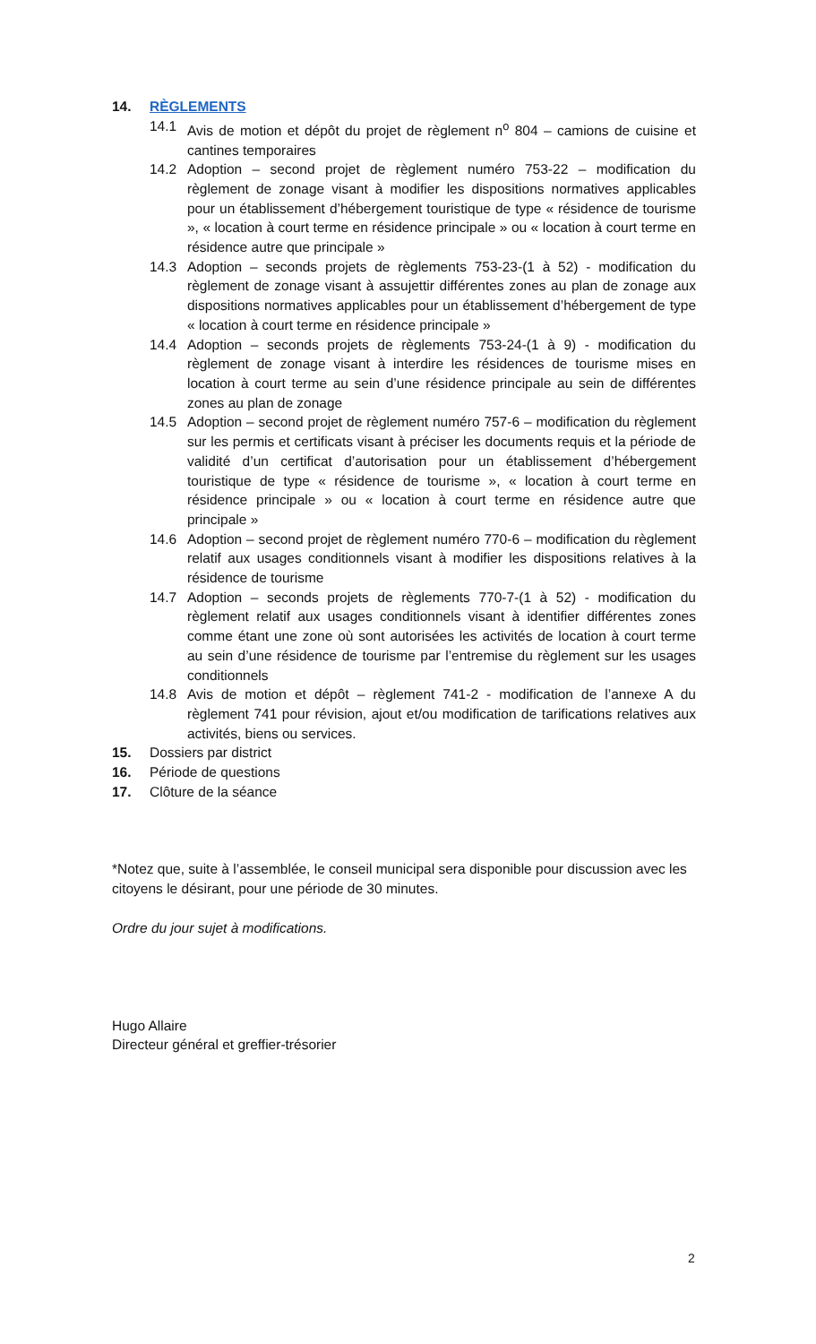14. RÈGLEMENTS
14.1 Avis de motion et dépôt du projet de règlement n<sup>o</sup> 804 – camions de cuisine et cantines temporaires
14.2 Adoption – second projet de règlement numéro 753-22 – modification du règlement de zonage visant à modifier les dispositions normatives applicables pour un établissement d’hébergement touristique de type « résidence de tourisme », « location à court terme en résidence principale » ou « location à court terme en résidence autre que principale »
14.3 Adoption – seconds projets de règlements 753-23-(1 à 52) - modification du règlement de zonage visant à assujettir différentes zones au plan de zonage aux dispositions normatives applicables pour un établissement d’hébergement de type « location à court terme en résidence principale »
14.4 Adoption – seconds projets de règlements 753-24-(1 à 9) - modification du règlement de zonage visant à interdire les résidences de tourisme mises en location à court terme au sein d’une résidence principale au sein de différentes zones au plan de zonage
14.5 Adoption – second projet de règlement numéro 757-6 – modification du règlement sur les permis et certificats visant à préciser les documents requis et la période de validité d’un certificat d’autorisation pour un établissement d’hébergement touristique de type « résidence de tourisme », « location à court terme en résidence principale » ou « location à court terme en résidence autre que principale »
14.6 Adoption – second projet de règlement numéro 770-6 – modification du règlement relatif aux usages conditionnels visant à modifier les dispositions relatives à la résidence de tourisme
14.7 Adoption – seconds projets de règlements 770-7-(1 à 52) - modification du règlement relatif aux usages conditionnels visant à identifier différentes zones comme étant une zone où sont autorisées les activités de location à court terme au sein d’une résidence de tourisme par l’entremise du règlement sur les usages conditionnels
14.8 Avis de motion et dépôt – règlement 741-2 - modification de l’annexe A du règlement 741 pour révision, ajout et/ou modification de tarifications relatives aux activités, biens ou services.
15. Dossiers par district
16. Période de questions
17. Clôture de la séance
*Notez que, suite à l’assemblée, le conseil municipal sera disponible pour discussion avec les citoyens le désirant, pour une période de 30 minutes.
Ordre du jour sujet à modifications.
Hugo Allaire
Directeur général et greffier-trésorier
2